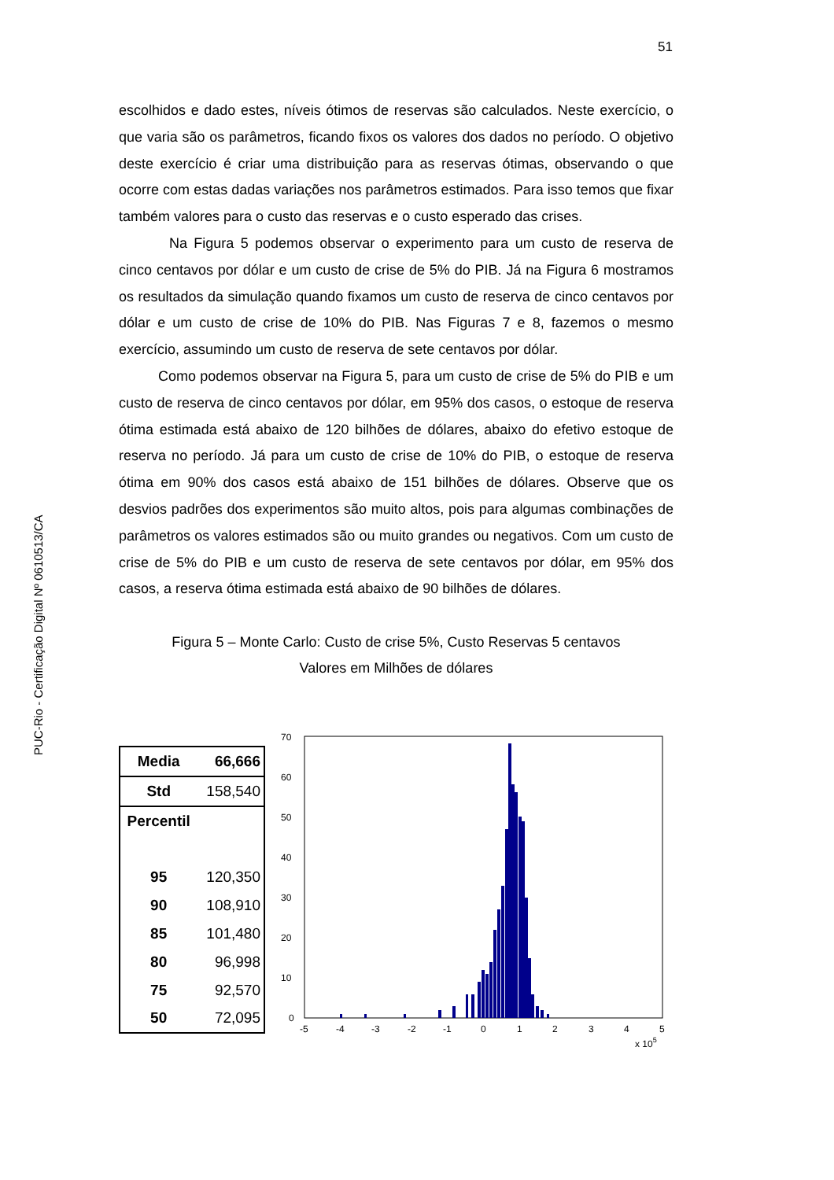51
PUC-Rio - Certificação Digital Nº 0610513/CA
escolhidos e dado estes, níveis ótimos de reservas são calculados. Neste exercício, o que varia são os parâmetros, ficando fixos os valores dos dados no período. O objetivo deste exercício é criar uma distribuição para as reservas ótimas, observando o que ocorre com estas dadas variações nos parâmetros estimados. Para isso temos que fixar também valores para o custo das reservas e o custo esperado das crises.
Na Figura 5 podemos observar o experimento para um custo de reserva de cinco centavos por dólar e um custo de crise de 5% do PIB. Já na Figura 6 mostramos os resultados da simulação quando fixamos um custo de reserva de cinco centavos por dólar e um custo de crise de 10% do PIB. Nas Figuras 7 e 8, fazemos o mesmo exercício, assumindo um custo de reserva de sete centavos por dólar.
Como podemos observar na Figura 5, para um custo de crise de 5% do PIB e um custo de reserva de cinco centavos por dólar, em 95% dos casos, o estoque de reserva ótima estimada está abaixo de 120 bilhões de dólares, abaixo do efetivo estoque de reserva no período. Já para um custo de crise de 10% do PIB, o estoque de reserva ótima em 90% dos casos está abaixo de 151 bilhões de dólares. Observe que os desvios padrões dos experimentos são muito altos, pois para algumas combinações de parâmetros os valores estimados são ou muito grandes ou negativos. Com um custo de crise de 5% do PIB e um custo de reserva de sete centavos por dólar, em 95% dos casos, a reserva ótima estimada está abaixo de 90 bilhões de dólares.
Figura 5 – Monte Carlo: Custo de crise 5%, Custo Reservas 5 centavos
Valores em Milhões de dólares
| Media | 66,666 |
| Std | 158,540 |
| Percentil | |
| 95 | 120,350 |
| 90 | 108,910 |
| 85 | 101,480 |
| 80 | 96,998 |
| 75 | 92,570 |
| 50 | 72,095 |
70
60
50
40
30
20
10
0
-5
-4
-3
-2
-1
0
1
2
3
4
5
x 105